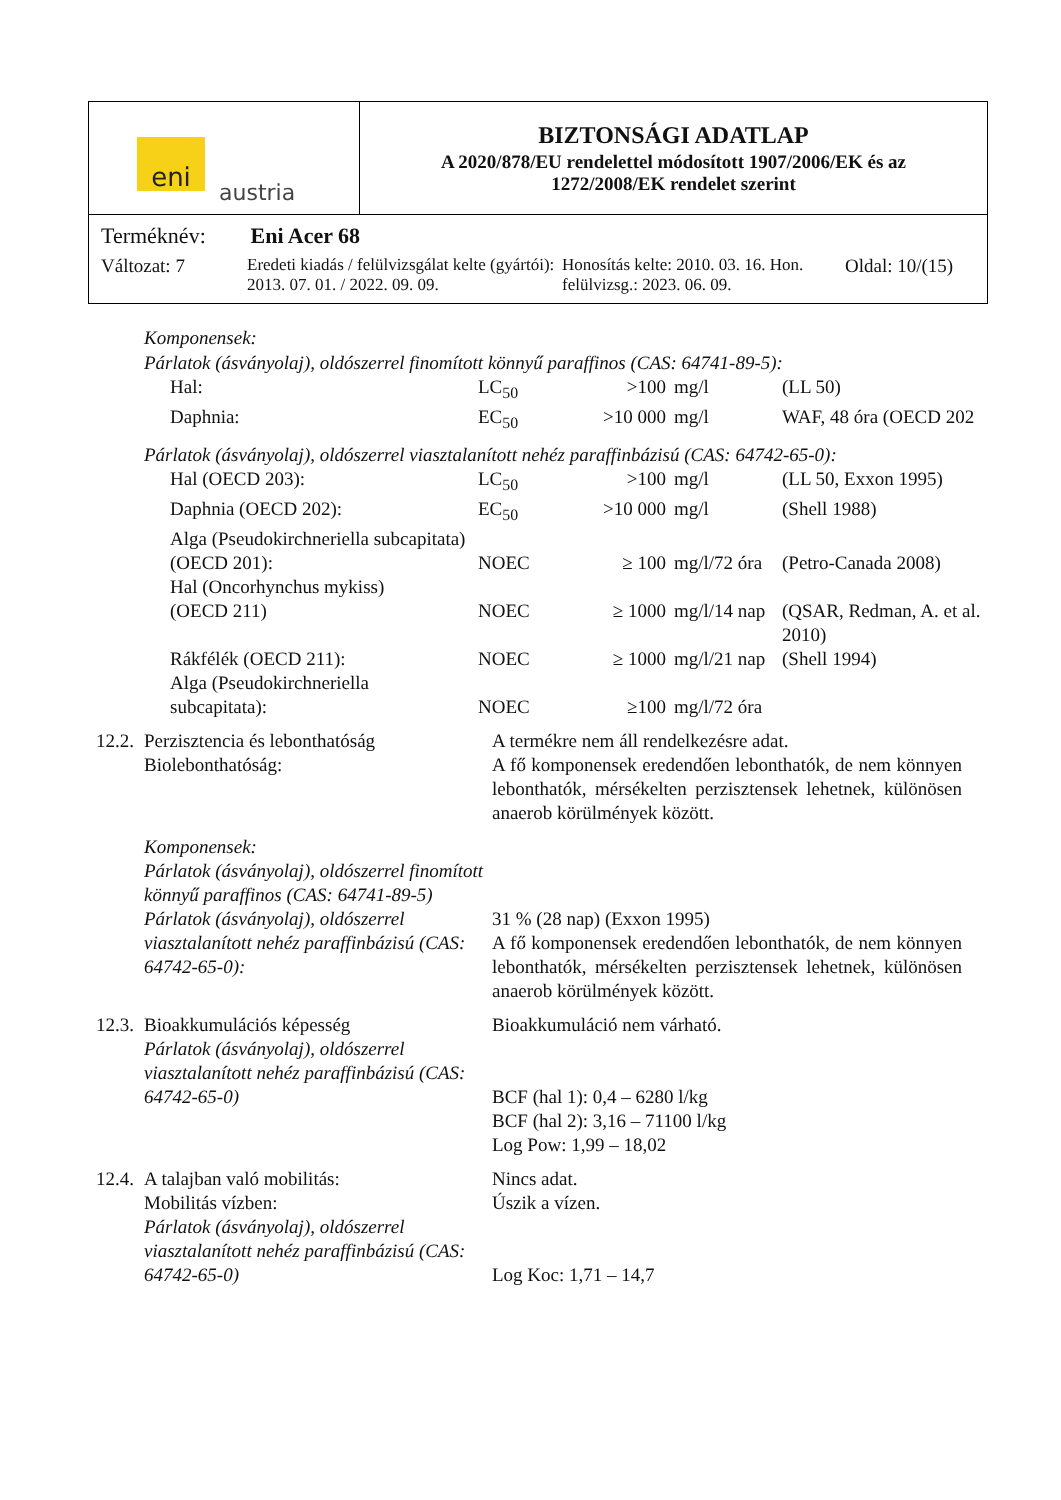eni
austria
BIZTONSÁGI ADATLAP
A 2020/878/EU rendelettel módosított 1907/2006/EK és az
1272/2008/EK rendelet szerint
Terméknév: Eni Acer 68
Változat: 7 Eredeti kiadás / felülvizsgálat kelte (gyártói): 2013. 07. 01. / 2022. 09. 09.
Honosítás kelte: 2010. 03. 16. Hon. felülvizsg.: 2023. 06. 09.
Oldal: 10/(15)
Komponensek:
Párlatok (ásványolaj), oldószerrel finomított könnyű paraffinos (CAS: 64741-89-5):
| Hal: | LC<sub>50</sub> | >100 | mg/l | (LL 50) |
| Daphnia: | EC<sub>50</sub> | >10 000 | mg/l | WAF, 48 óra (OECD 202 |
Párlatok (ásványolaj), oldószerrel viasztalanított nehéz paraffinbázisú (CAS: 64742-65-0):
| Hal (OECD 203): | LC<sub>50</sub> | >100 | mg/l | (LL 50, Exxon 1995) |
| Daphnia (OECD 202): | EC<sub>50</sub> | >10 000 | mg/l | (Shell 1988) |
| Alga (Pseudokirchneriella subcapitata) (OECD 201): | NOEC | ≥ 100 | mg/l/72 óra | (Petro-Canada 2008) |
| Hal (Oncorhynchus mykiss) (OECD 211) | NOEC | ≥ 1000 | mg/l/14 nap | (QSAR, Redman, A. et al. 2010) |
| Rákfélék (OECD 211): | NOEC | ≥ 1000 | mg/l/21 nap | (Shell 1994) |
| Alga (Pseudokirchneriella subcapitata): | NOEC | ≥100 | mg/l/72 óra | |
| 12.2. | Perzisztencia és lebonthatóság Biolebonthatóság: | A termékre nem áll rendelkezésre adat. A fő komponensek eredendően lebonthatók, de nem könnyen lebonthatók, mérsékelten perzisztensek lehetnek, különösen anaerob körülmények között. |
| | Komponensek: Párlatok (ásványolaj), oldószerrel finomított könnyű paraffinos (CAS: 64741-89-5) Párlatok (ásványolaj), oldószerrel viasztalanított nehéz paraffinbázisú (CAS: 64742-65-0): | 31 % (28 nap) (Exxon 1995) A fő komponensek eredendően lebonthatók, de nem könnyen lebonthatók, mérsékelten perzisztensek lehetnek, különösen anaerob körülmények között. |
| 12.3. | Bioakkumulációs képesség Párlatok (ásványolaj), oldószerrel viasztalanított nehéz paraffinbázisú (CAS: 64742-65-0) | Bioakkumuláció nem várható. BCF (hal 1): 0,4 – 6280 l/kg BCF (hal 2): 3,16 – 71100 l/kg Log Pow: 1,99 – 18,02 |
| 12.4. | A talajban való mobilitás: Mobilitás vízben: Párlatok (ásványolaj), oldószerrel viasztalanított nehéz paraffinbázisú (CAS: 64742-65-0) | Nincs adat. Úszik a vízen. Log Koc: 1,71 – 14,7 |